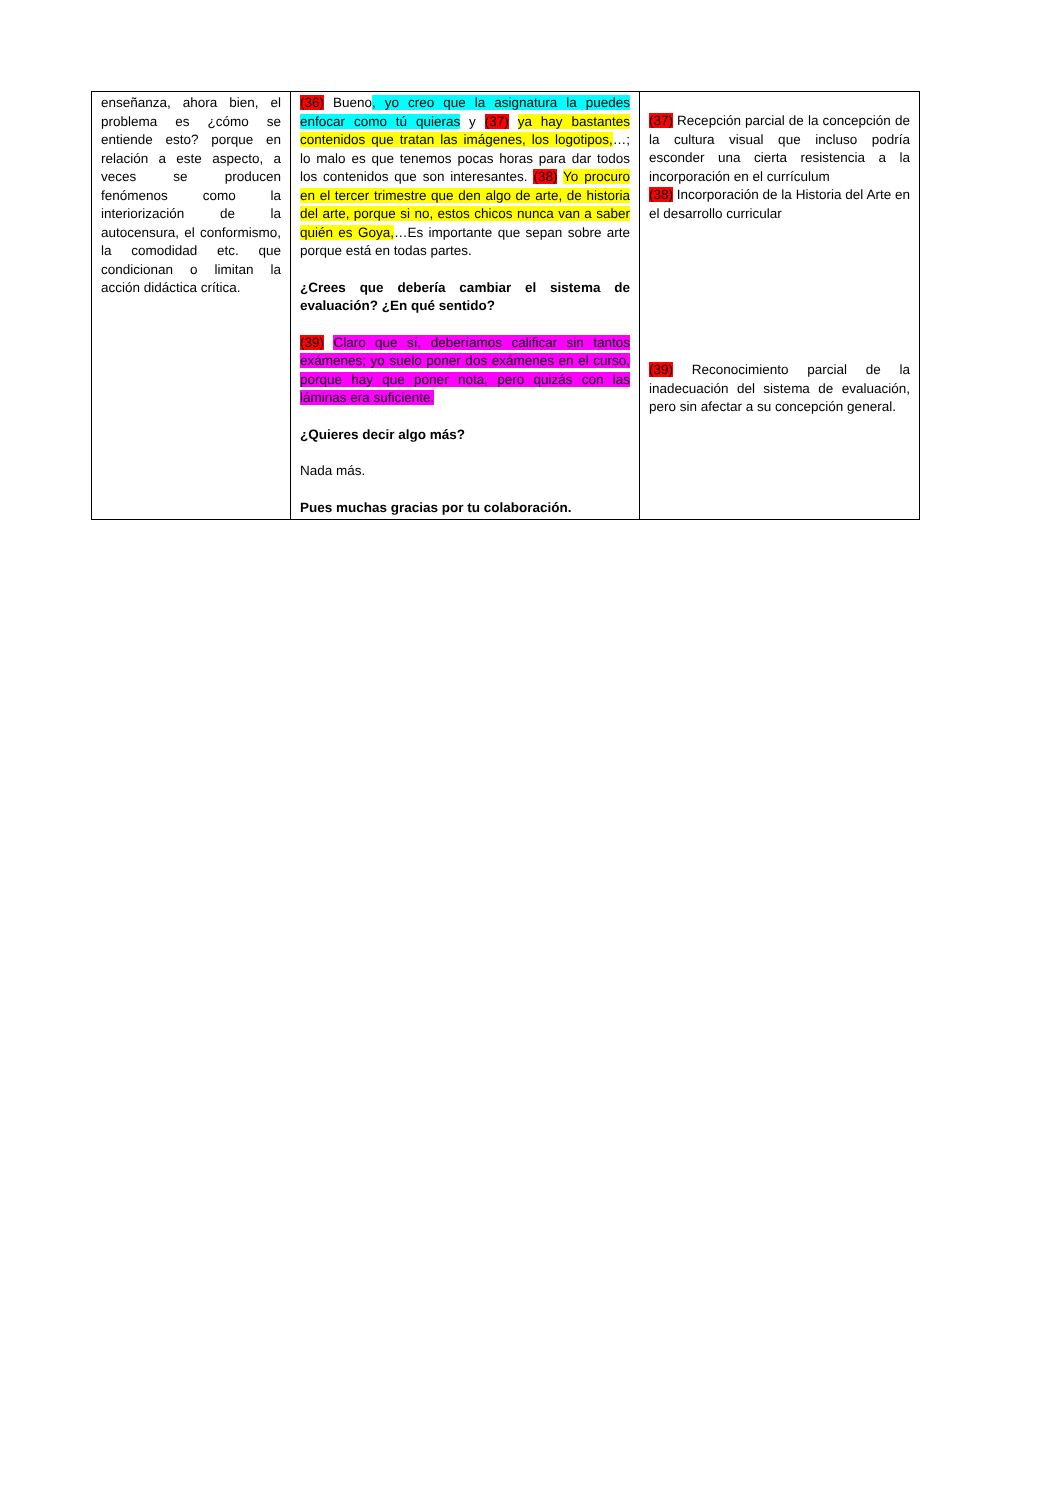| enseñanza, ahora bien, el problema es ¿cómo se entiende esto? porque en relación a este aspecto, a veces se producen fenómenos como la interiorización de la autocensura, el conformismo, la comodidad etc. que condicionan o limitan la acción didáctica crítica. | (36) Bueno , yo creo que la asignatura la puedes enfocar como tú quieras y (37) ya hay bastantes contenidos que tratan las imágenes, los logotipos, …; lo malo es que tenemos pocas horas para dar todos los contenidos que son interesantes. (38) Yo procuro en el tercer trimestre que den algo de arte, de historia del arte, porque si no, estos chicos nunca van a saber quién es Goya, …Es importante que sepan sobre arte porque está en todas partes. ¿Crees que debería cambiar el sistema de evaluación? ¿En qué sentido? (39) Claro que sí, deberíamos calificar sin tantos exámenes; yo suelo poner dos exámenes en el curso, porque hay que poner nota, pero quizás con las láminas era suficiente. ¿Quieres decir algo más? Nada más. Pues muchas gracias por tu colaboración. | (37) Recepción parcial de la concepción de la cultura visual que incluso podría esconder una cierta resistencia a la incorporación en el currículum (38) Incorporación de la Historia del Arte en el desarrollo curricular (39) Reconocimiento parcial de la inadecuación del sistema de evaluación, pero sin afectar a su concepción general. |